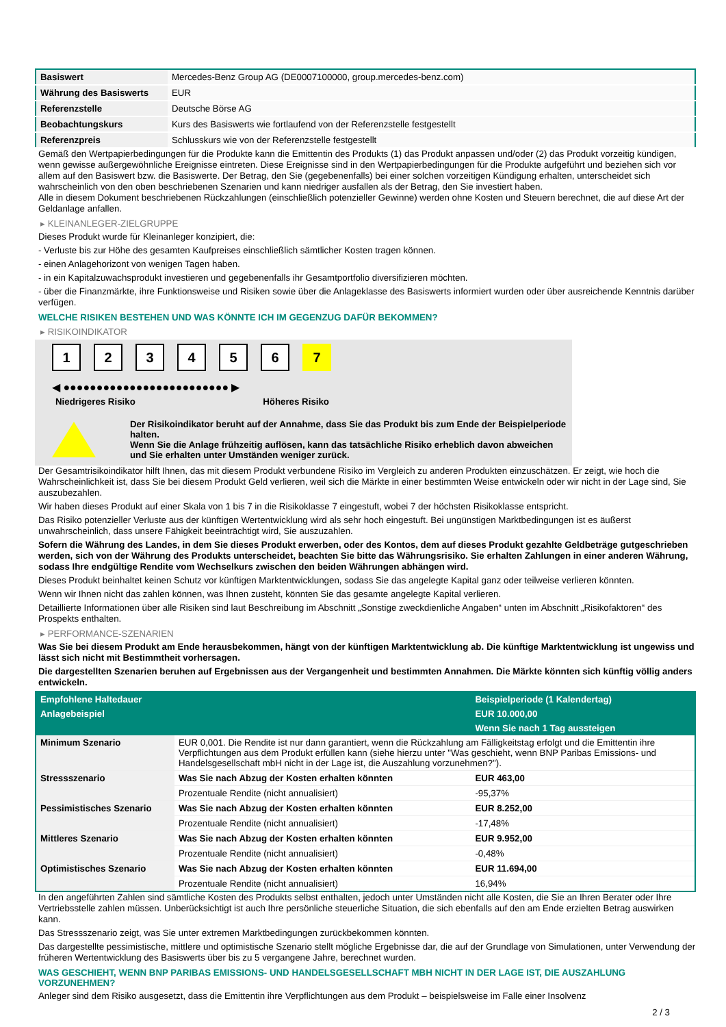| Basiswert | Mercedes-Benz Group AG (DE0007100000, group.mercedes-benz.com) |
| Währung des Basiswerts | EUR |
| Referenzstelle | Deutsche Börse AG |
| Beobachtungskurs | Kurs des Basiswerts wie fortlaufend von der Referenzstelle festgestellt |
| Referenzpreis | Schlusskurs wie von der Referenzstelle festgestellt |
Gemäß den Wertpapierbedingungen für die Produkte kann die Emittentin des Produkts (1) das Produkt anpassen und/oder (2) das Produkt vorzeitig kündigen, wenn gewisse außergewöhnliche Ereignisse eintreten. Diese Ereignisse sind in den Wertpapierbedingungen für die Produkte aufgeführt und beziehen sich vor allem auf den Basiswert bzw. die Basiswerte. Der Betrag, den Sie (gegebenenfalls) bei einer solchen vorzeitigen Kündigung erhalten, unterscheidet sich wahrscheinlich von den oben beschriebenen Szenarien und kann niedriger ausfallen als der Betrag, den Sie investiert haben.
Alle in diesem Dokument beschriebenen Rückzahlungen (einschließlich potenzieller Gewinne) werden ohne Kosten und Steuern berechnet, die auf diese Art der Geldanlage anfallen.
▸ KLEINANLEGER-ZIELGRUPPE
Dieses Produkt wurde für Kleinanleger konzipiert, die:
- Verluste bis zur Höhe des gesamten Kaufpreises einschließlich sämtlicher Kosten tragen können.
- einen Anlagehorizont von wenigen Tagen haben.
- in ein Kapitalzuwachsprodukt investieren und gegebenenfalls ihr Gesamtportfolio diversifizieren möchten.
- über die Finanzmärkte, ihre Funktionsweise und Risiken sowie über die Anlageklasse des Basiswerts informiert wurden oder über ausreichende Kenntnis darüber verfügen.
WELCHE RISIKEN BESTEHEN UND WAS KÖNNTE ICH IM GEGENZUG DAFÜR BEKOMMEN?
▸ RISIKOINDIKATOR
123456 7
◀ ●●●●●●●●●●●●●●●●●●●●●●●●● ▶
Niedrigeres Risiko Höheres Risiko
Der Risikoindikator beruht auf der Annahme, dass Sie das Produkt bis zum Ende der Beispielperiode halten.
Wenn Sie die Anlage frühzeitig auflösen, kann das tatsächliche Risiko erheblich davon abweichen und Sie erhalten unter Umständen weniger zurück.
Der Gesamtrisikoindikator hilft Ihnen, das mit diesem Produkt verbundene Risiko im Vergleich zu anderen Produkten einzuschätzen. Er zeigt, wie hoch die Wahrscheinlichkeit ist, dass Sie bei diesem Produkt Geld verlieren, weil sich die Märkte in einer bestimmten Weise entwickeln oder wir nicht in der Lage sind, Sie auszubezahlen.
Wir haben dieses Produkt auf einer Skala von 1 bis 7 in die Risikoklasse 7 eingestuft, wobei 7 der höchsten Risikoklasse entspricht.
Das Risiko potenzieller Verluste aus der künftigen Wertentwicklung wird als sehr hoch eingestuft. Bei ungünstigen Marktbedingungen ist es äußerst unwahrscheinlich, dass unsere Fähigkeit beeinträchtigt wird, Sie auszuzahlen.
Sofern die Währung des Landes, in dem Sie dieses Produkt erwerben, oder des Kontos, dem auf dieses Produkt gezahlte Geldbeträge gutgeschrieben werden, sich von der Währung des Produkts unterscheidet, beachten Sie bitte das Währungsrisiko. Sie erhalten Zahlungen in einer anderen Währung, sodass Ihre endgültige Rendite vom Wechselkurs zwischen den beiden Währungen abhängen wird.
Dieses Produkt beinhaltet keinen Schutz vor künftigen Marktentwicklungen, sodass Sie das angelegte Kapital ganz oder teilweise verlieren könnten.
Wenn wir Ihnen nicht das zahlen können, was Ihnen zusteht, könnten Sie das gesamte angelegte Kapital verlieren.
Detaillierte Informationen über alle Risiken sind laut Beschreibung im Abschnitt „Sonstige zweckdienliche Angaben“ unten im Abschnitt „Risikofaktoren“ des Prospekts enthalten.
▸ PERFORMANCE-SZENARIEN
Was Sie bei diesem Produkt am Ende herausbekommen, hängt von der künftigen Marktentwicklung ab. Die künftige Marktentwicklung ist ungewiss und lässt sich nicht mit Bestimmtheit vorhersagen.
Die dargestellten Szenarien beruhen auf Ergebnissen aus der Vergangenheit und bestimmten Annahmen. Die Märkte könnten sich künftig völlig anders entwickeln.
| Empfohlene Haltedauer | | Beispielperiode (1 Kalendertag) |
| Anlagebeispiel | | EUR 10.000,00 |
| | | Wenn Sie nach 1 Tag aussteigen |
| Minimum Szenario | EUR 0,001. Die Rendite ist nur dann garantiert, wenn die Rückzahlung am Fälligkeitstag erfolgt und die Emittentin ihre Verpflichtungen aus dem Produkt erfüllen kann (siehe hierzu unter "Was geschieht, wenn BNP Paribas Emissions- und Handelsgesellschaft mbH nicht in der Lage ist, die Auszahlung vorzunehmen?"). | |
| Stressszenario | Was Sie nach Abzug der Kosten erhalten könnten | EUR 463,00 |
| | Prozentuale Rendite (nicht annualisiert) | -95,37% |
| Pessimistisches Szenario | Was Sie nach Abzug der Kosten erhalten könnten | EUR 8.252,00 |
| | Prozentuale Rendite (nicht annualisiert) | -17,48% |
| Mittleres Szenario | Was Sie nach Abzug der Kosten erhalten könnten | EUR 9.952,00 |
| | Prozentuale Rendite (nicht annualisiert) | -0,48% |
| Optimistisches Szenario | Was Sie nach Abzug der Kosten erhalten könnten | EUR 11.694,00 |
| | Prozentuale Rendite (nicht annualisiert) | 16,94% |
In den angeführten Zahlen sind sämtliche Kosten des Produkts selbst enthalten, jedoch unter Umständen nicht alle Kosten, die Sie an Ihren Berater oder Ihre Vertriebsstelle zahlen müssen. Unberücksichtigt ist auch Ihre persönliche steuerliche Situation, die sich ebenfalls auf den am Ende erzielten Betrag auswirken kann.
Das Stressszenario zeigt, was Sie unter extremen Marktbedingungen zurückbekommen könnten.
Das dargestellte pessimistische, mittlere und optimistische Szenario stellt mögliche Ergebnisse dar, die auf der Grundlage von Simulationen, unter Verwendung der früheren Wertentwicklung des Basiswerts über bis zu 5 vergangene Jahre, berechnet wurden.
WAS GESCHIEHT, WENN BNP PARIBAS EMISSIONS- UND HANDELSGESELLSCHAFT MBH NICHT IN DER LAGE IST, DIE AUSZAHLUNG VORZUNEHMEN?
Anleger sind dem Risiko ausgesetzt, dass die Emittentin ihre Verpflichtungen aus dem Produkt – beispielsweise im Falle einer Insolvenz
2 / 3